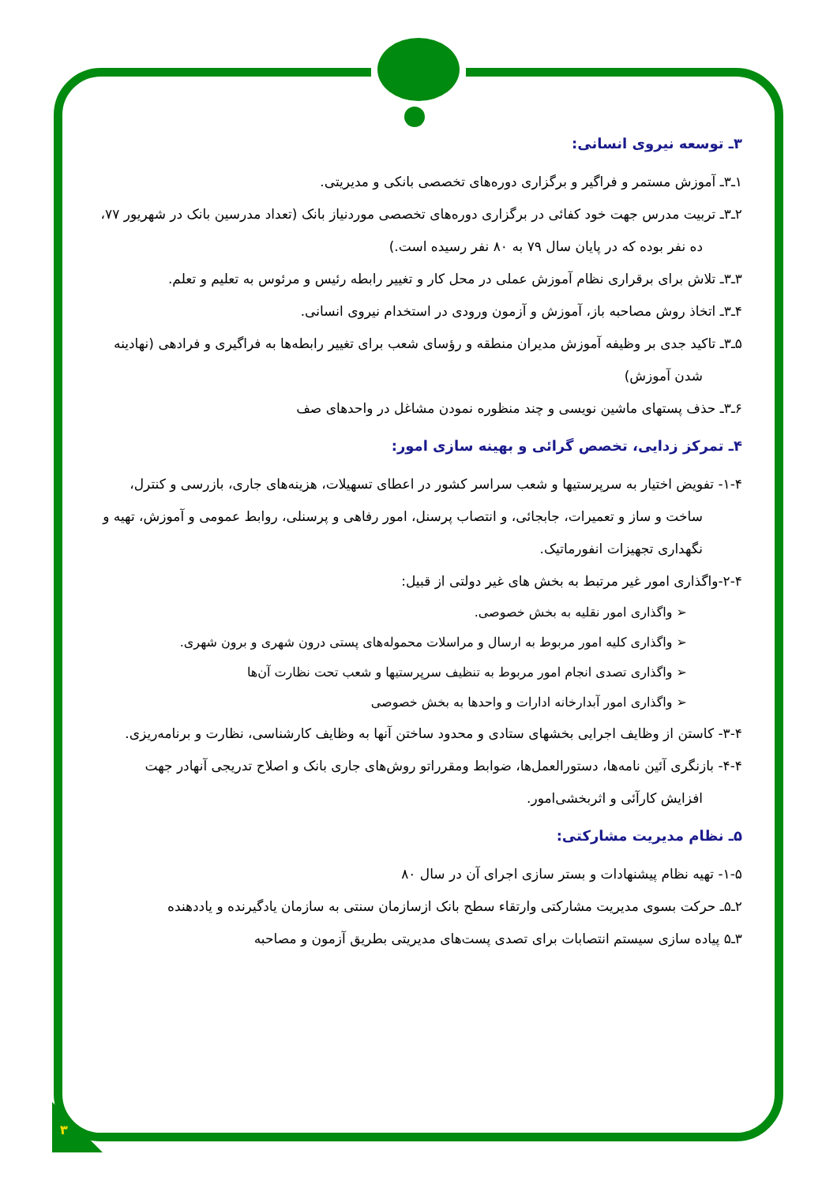۳
۳ـ توسعه نیروی انسانی:
۱ـ۳ـ آموزش مستمر و فراگیر و برگزاری دوره‌های تخصصی بانکی و مدیریتی.
۲ـ۳ـ تربیت مدرس جهت خود کفائی در برگزاری دوره‌های تخصصی موردنیاز بانک (تعداد مدرسین بانک در شهریور ۷۷، ده نفر بوده که در پایان سال ۷۹ به ۸۰ نفر رسیده است.)
۳ـ۳ـ تلاش برای برقراری نظام آموزش عملی در محل کار و تغییر رابطه رئیس و مرئوس به تعلیم و تعلم.
۴ـ۳ـ اتخاذ روش مصاحبه باز، آموزش و آزمون ورودی در استخدام نیروی انسانی.
۵ـ۳ـ تاکید جدی بر وظیفه آموزش مدیران منطقه و رؤسای شعب برای تغییر رابطه‌ها به فراگیری و فرادهی (نهادینه شدن آموزش)
۶ـ۳ـ حذف پستهای ماشین نویسی و چند منظوره نمودن مشاغل در واحدهای صف
۴ـ تمرکز زدایی، تخصص گرائی و بهینه سازی امور:
۱-۴- تفویض اختیار به سرپرستیها و شعب سراسر کشور در اعطای تسهیلات، هزینه‌های جاری، بازرسی و کنترل، ساخت و ساز و تعمیرات، جابجائی، و انتصاب پرسنل، امور رفاهی و پرسنلی، روابط عمومی و آموزش، تهیه و نگهداری تجهیزات انفورماتیک.
۲-۴-واگذاری امور غیر مرتبط به بخش های غیر دولتی از قبیل:
➢ واگذاری امور نقلیه به بخش خصوصی.
➢ واگذاری کلیه امور مربوط به ارسال و مراسلات محموله‌های پستی درون شهری و برون شهری.
➢ واگذاری تصدی انجام امور مربوط به تنظیف سرپرستیها و شعب تحت نظارت آن‌ها
➢ واگذاری امور آبدارخانه ادارات و واحدها به بخش خصوصی
۳-۴- کاستن از وظایف اجرایی بخشهای ستادی و محدود ساختن آنها به وظایف کارشناسی، نظارت و برنامه‌ریزی.
۴-۴- بازنگری آئین نامه‌ها، دستورالعمل‌ها، ضوابط ومقرراتو روش‌های جاری بانک و اصلاح تدریجی آنهادر جهت افزایش کارآئی و اثربخشی‌امور.
۵ـ نظام مدیریت مشارکتی:
۱-۵- تهیه نظام پیشنهادات و بستر سازی اجرای آن در سال ۸۰
۲ـ۵ـ حرکت بسوی مدیریت مشارکتی وارتقاء سطح بانک ازسازمان سنتی به سازمان یادگیرنده و یاددهنده
۳ـ۵ پیاده سازی سیستم انتصابات برای تصدی پست‌های مدیریتی بطریق آزمون و مصاحبه